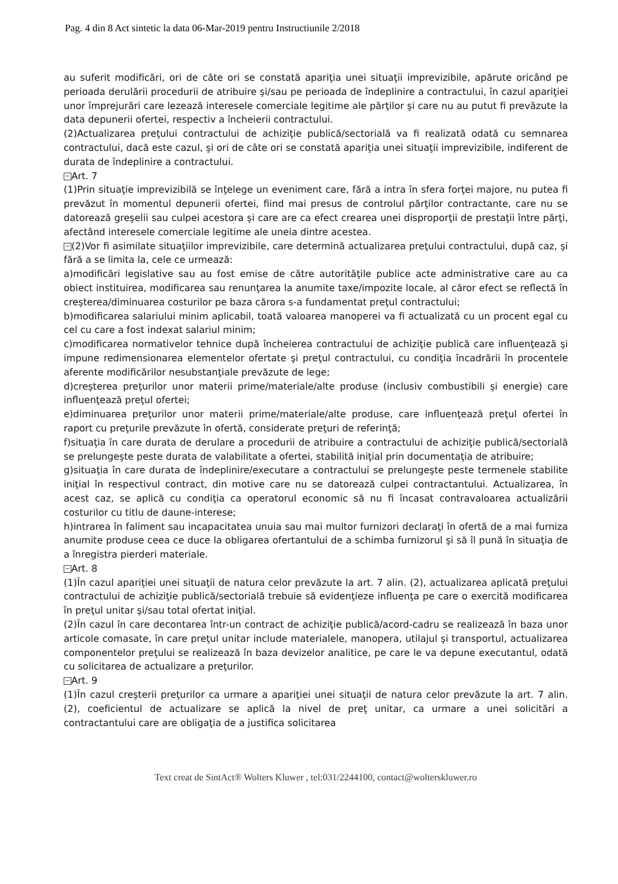Pag. 4 din 8 Act sintetic la data 06-Mar-2019 pentru Instructiunile 2/2018
au suferit modificări, ori de câte ori se constată apariţia unei situaţii imprevizibile, apărute oricând pe perioada derulării procedurii de atribuire şi/sau pe perioada de îndeplinire a contractului, în cazul apariţiei unor împrejurări care lezează interesele comerciale legitime ale părţilor şi care nu au putut fi prevăzute la data depunerii ofertei, respectiv a încheierii contractului.
(2)Actualizarea preţului contractului de achiziţie publică/sectorială va fi realizată odată cu semnarea contractului, dacă este cazul, şi ori de câte ori se constată apariţia unei situaţii imprevizibile, indiferent de durata de îndeplinire a contractului.
− Art. 7
(1)Prin situaţie imprevizibilă se înţelege un eveniment care, fără a intra în sfera forţei majore, nu putea fi prevăzut în momentul depunerii ofertei, fiind mai presus de controlul părţilor contractante, care nu se datorează greşelii sau culpei acestora şi care are ca efect crearea unei disproporţii de prestaţii între părţi, afectând interesele comerciale legitime ale uneia dintre acestea.
− (2)Vor fi asimilate situaţiilor imprevizibile, care determină actualizarea preţului contractului, după caz, şi fără a se limita la, cele ce urmează:
a)modificări legislative sau au fost emise de către autorităţile publice acte administrative care au ca obiect instituirea, modificarea sau renunţarea la anumite taxe/impozite locale, al căror efect se reflectă în creşterea/diminuarea costurilor pe baza cărora s-a fundamentat preţul contractului;
b)modificarea salariului minim aplicabil, toată valoarea manoperei va fi actualizată cu un procent egal cu cel cu care a fost indexat salariul minim;
c)modificarea normativelor tehnice după încheierea contractului de achiziţie publică care influenţează şi impune redimensionarea elementelor ofertate şi preţul contractului, cu condiţia încadrării în procentele aferente modificărilor nesubstanţiale prevăzute de lege;
d)creşterea preţurilor unor materii prime/materiale/alte produse (inclusiv combustibili şi energie) care influenţează preţul ofertei;
e)diminuarea preţurilor unor materii prime/materiale/alte produse, care influenţează preţul ofertei în raport cu preţurile prevăzute în ofertă, considerate preţuri de referinţă;
f)situaţia în care durata de derulare a procedurii de atribuire a contractului de achiziţie publică/sectorială se prelungeşte peste durata de valabilitate a ofertei, stabilită iniţial prin documentaţia de atribuire;
g)situaţia în care durata de îndeplinire/executare a contractului se prelungeşte peste termenele stabilite iniţial în respectivul contract, din motive care nu se datorează culpei contractantului. Actualizarea, în acest caz, se aplică cu condiţia ca operatorul economic să nu fi încasat contravaloarea actualizării costurilor cu titlu de daune-interese;
h)intrarea în faliment sau incapacitatea unuia sau mai multor furnizori declaraţi în ofertă de a mai furniza anumite produse ceea ce duce la obligarea ofertantului de a schimba furnizorul şi să îl pună în situaţia de a înregistra pierderi materiale.
− Art. 8
(1)În cazul apariţiei unei situaţii de natura celor prevăzute la art. 7 alin. (2), actualizarea aplicată preţului contractului de achiziţie publică/sectorială trebuie să evidenţieze influenţa pe care o exercită modificarea în preţul unitar şi/sau total ofertat iniţial.
(2)În cazul în care decontarea într-un contract de achiziţie publică/acord-cadru se realizează în baza unor articole comasate, în care preţul unitar include materialele, manopera, utilajul şi transportul, actualizarea componentelor preţului se realizează în baza devizelor analitice, pe care le va depune executantul, odată cu solicitarea de actualizare a preţurilor.
− Art. 9
(1)În cazul creşterii preţurilor ca urmare a apariţiei unei situaţii de natura celor prevăzute la art. 7 alin. (2), coeficientul de actualizare se aplică la nivel de preţ unitar, ca urmare a unei solicitări a contractantului care are obligaţia de a justifica solicitarea
Text creat de SintAct® Wolters Kluwer , tel:031/2244100, contact@wolterskluwer.ro